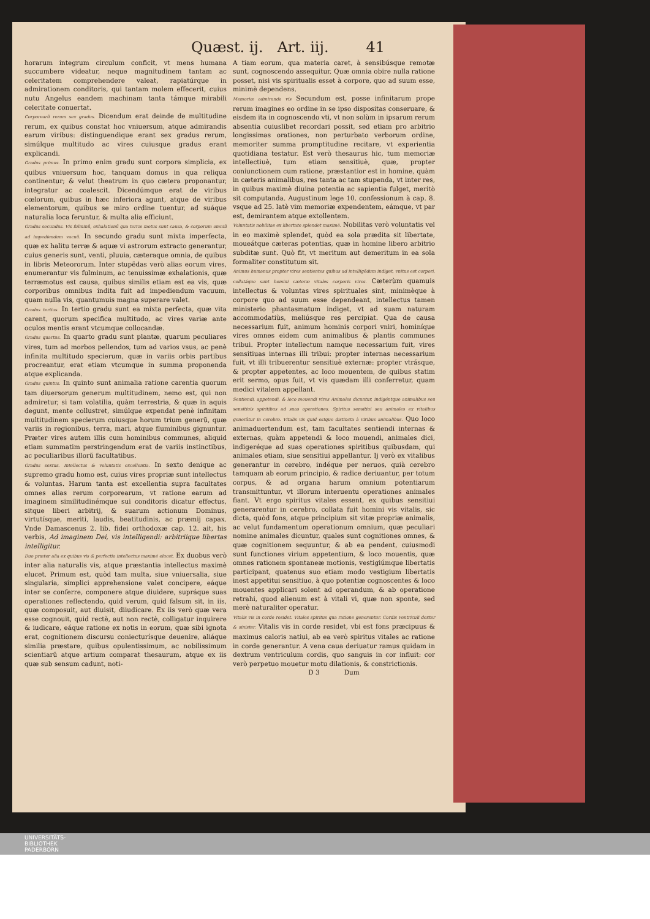Quæst. ij. Art. iij. 41
horarum integrum circulum conficit, vt mens humana succumbere videatur, neque magnitudinem tantam ac celeritatem comprehendere valeat, rapiatúrque in admirationem conditoris, qui tantam molem effecerit, cuius nutu Angelus eandem machinam tanta támque mirabili celeritate conuertat.
Corporearũ rerum sex gradus. Dicendum erat deinde de multitudine rerum, ex quibus constat hoc vniuersum, atque admirandis earum viribus: distinguendique erant sex gradus rerum, simúlque multitudo ac vires cuiusque gradus erant explicandi.
Gradus primus. In primo enim gradu sunt corpora simplicia, ex quibus vniuersum hoc, tanquam domus in qua reliqua continentur; & velut theatrum in quo cætera proponantur, integratur ac coalescit. Dicendúmque erat de viribus cœlorum, quibus in hæc inferiora agunt, atque de viribus elementorum, quibus se miro ordine tuentur, ad suáque naturalia loca feruntur, & multa alia efficiunt.
Gradus secundus. Vis fulminũ, exhalationũ qua terræ motus sunt causa, & corporum omniũ ad impediendum vacuũ. In secundo gradu sunt mixta imperfecta, quæ ex halitu terræ & aquæ vi astrorum extracto generantur, cuius generis sunt, venti, pluuia, cæteraque omnia, de quibus in libris Meteororum. Inter stupẽdas verò alias eorum vires, enumerantur vis fulminum, ac tenuissimæ exhalationis, quæ terræmotus est causa, quibus similis etiam est ea vis, quæ corporibus omnibus indita fuit ad impediendum vacuum, quam nulla vis, quantumuis magna superare valet.
Gradus tertius. In tertio gradu sunt ea mixta perfecta, quæ vita carent, quorum specifica multitudo, ac vires variæ ante oculos mentis erant vtcumque collocandæ.
Gradus quartus. In quarto gradu sunt plantæ, quarum peculiares vires, tum ad morbos pellendos, tum ad varios vsus, ac penè infinita multitudo specierum, quæ in variis orbis partibus procreantur, erat etiam vtcumque in summa proponenda atque explicanda.
Gradus quintus. In quinto sunt animalia ratione carentia quorum tam diuersorum generum multitudinem, nemo est, qui non admiretur, si tam volatilia, quàm terrestria, & quæ in aquis degunt, mente collustret, simúlque expendat penè infinitam multitudinem specierum cuiusque horum trium generũ, quæ variis in regionibus, terra, mari, atque fluminibus gignuntur. Præter vires autem illis cum hominibus communes, aliquid etiam summatim perstringendum erat de variis instinctibus, ac peculiaribus illorũ facultatibus.
Gradus sextus. Intellectus & voluntatis excellentia. In sexto denique ac supremo gradu homo est, cuius vires propriæ sunt intellectus & voluntas. Harum tanta est excellentia supra facultates omnes alias rerum corporearum, vt ratione earum ad imaginem similitudinémque sui conditoris dicatur effectus, sitque liberi arbitrij, & suarum actionum Dominus, virtutísque, meriti, laudis, beatitudinis, ac præmij capax. Vnde Damascenus 2. lib. fidei orthodoxæ cap. 12. ait, his verbis, Ad imaginem Dei, vis intelligendi: arbitriique libertas intelligitur.
Duo præter alia ex quibus vis & perfectio intellectus maximè elucet. Ex duobus verò inter alia naturalis vis, atque præstantia intellectus maximè elucet. Primum est, quòd tam multa, siue vniuersalia, siue singularia, simplici apprehensione valet concipere, eáque inter se conferre, componere atque diuidere, supráque suas operationes reflectendo, quid verum, quid falsum sit, in iis, quæ composuit, aut diuisit, diiudicare. Ex iis verò quæ vera esse cognouit, quid rectè, aut non rectè, colligatur inquirere & iudicare, eáque ratione ex notis in eorum, quæ sibi ignota erat, cognitionem discursu coniecturísque deuenire, aliáque similia præstare, quibus opulentissimum, ac nobilissimum scientiarũ atque artium comparat thesaurum, atque ex iis quæ sub sensum cadunt, noti-
A tiam eorum, qua materia caret, à sensibúsque remotæ sunt, cognoscendo assequitur. Quæ omnia obire nulla ratione posset, nisi vis spiritualis esset à corpore, quo ad suum esse, minimè dependens.
Memoriæ admiranda vis Secundum est, posse infinitarum prope rerum imagines eo ordine in se ipso dispositas conseruare, & eisdem ita in cognoscendo vti, vt non solùm in ipsarum rerum absentia cuiuslibet recordari possit, sed etiam pro arbitrio longissimas orationes, non perturbato verborum ordine, memoriter summa promptitudine recitare, vt experientia quotidiana testatur. Est verò thesaurus hic, tum memoriæ intellectiuè, tum etiam sensitiuè, quæ, propter coniunctionem cum ratione, præstantior est in homine, quàm in cæteris animalibus, res tanta ac tam stupenda, vt inter res, in quibus maximè diuina potentia ac sapientia fulget, meritò sit computanda. Augustinum lege 10. confessionum à cap. 8. vsque ad 25. latè vim memoriæ expendentem, eámque, vt par est, demirantem atque extollentem.
Voluntatis nobilitas ex libertate splendet maximè. Nobilitas verò voluntatis vel in eo maximè splendet, quòd ea sola prædita sit libertate, moueátque cæteras potentias, quæ in homine libero arbitrio subditæ sunt. Quò fit, vt meritum aut demeritum in ea sola formaliter constitutum sit.
Animus humanus propter vires sentientes quibus ad intelligẽdum indiget, vnitus est corpori, collatáque sunt homini cæteræ vitales corporis vires. Cæterùm quamuis intellectus & voluntas vires spirituales sint, minimèque à corpore quo ad suum esse dependeant, intellectus tamen ministerio phantasmatum indiget, vt ad suam naturam accommodatiùs, meliúsque res percipiat. Qua de causa necessarium fuit, animum hominis corpori vniri, hominíque vires omnes eidem cum animalibus & plantis communes tribui. Propter intellectum namque necessarium fuit, vires sensitiuas internas illi tribui: propter internas necessarium fuit, vt illi tribuerentur sensitiuè externæ: propter vtrásque, & propter appetentes, ac loco mouentem, de quibus statim erit sermo, opus fuit, vt vis quædam illi conferretur, quam medici vitalem appellant.
Sentiendi, appetendi, & loco mouendi vires Animales dicuntur, indigéntque animalibus seu sensitiuis spiritibus ad suas operationes. Spiritus sensitiui seu animales ex vitalibus generãtur in cerebro. Vitalis vis quid estque distincta à viribus animalibus. Quo loco animaduertendum est, tam facultates sentiendi internas & externas, quàm appetendi & loco mouendi, animales dici, indigeréque ad suas operationes spiritibus quibusdam, qui animales etiam, siue sensitiui appellantur. Ij verò ex vitalibus generantur in cerebro, indéque per neruos, quià cerebro tamquam ab eorum principio, & radice deriuantur, per totum corpus, & ad organa harum omnium potentiarum transmittuntur, vt illorum interuentu operationes animales fiant. Vt ergo spiritus vitales essent, ex quibus sensitiui generarentur in cerebro, collata fuit homini vis vitalis, sic dicta, quòd fons, atque principium sit vitæ propriæ animalis, ac velut fundamentum operationum omnium, quæ peculiari nomine animales dicuntur, quales sunt cognitiones omnes, & quæ cognitionem sequuntur, & ab ea pendent, cuiusmodi sunt functiones virium appetentium, & loco mouentis, quæ omnes rationem spontaneæ motionis, vestigiúmque libertatis participant, quatenus suo etiam modo vestigium libertatis inest appetitui sensitiuo, à quo potentiæ cognoscentes & loco mouentes applicari solent ad operandum, & ab operatione retrahi, quod alienum est à vitali vi, quæ non sponte, sed merè naturaliter operatur.
Vitalis vis in corde residet. Vitales spiritus qua ratione generentur. Cordis ventriculi dexter & sinister. Vitalis vis in corde residet, vbi est fons præcipuus & maximus caloris natiui, ab ea verò spiritus vitales ac ratione in corde generantur. A vena caua deriuatur ramus quidam in dextrum ventriculum cordis, quo sanguis in cor influit: cor verò perpetuo mouetur motu dilationis, & constrictionis.
D 3 Dum
UNIVERSITÄTS-
BIBLIOTHEK
PADERBORN